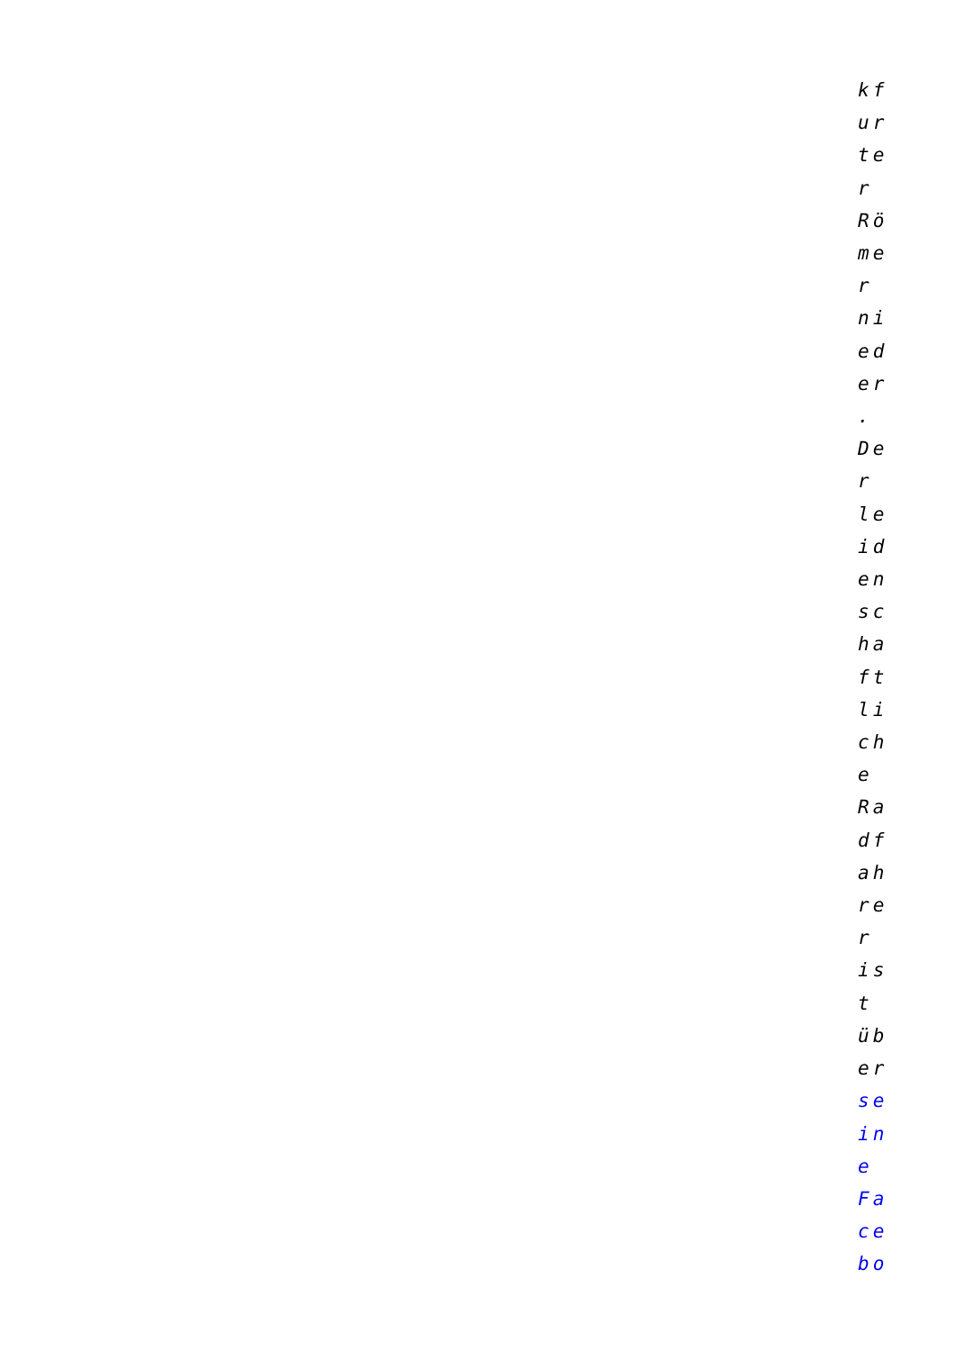kf
ur
te
r
Rö
me
r
ni
ed
er
.
De
r
le
id
en
sc
ha
ft
li
ch
e
Ra
df
ah
re
r
is
t
üb
er
se
in
e
Fa
ce
bo